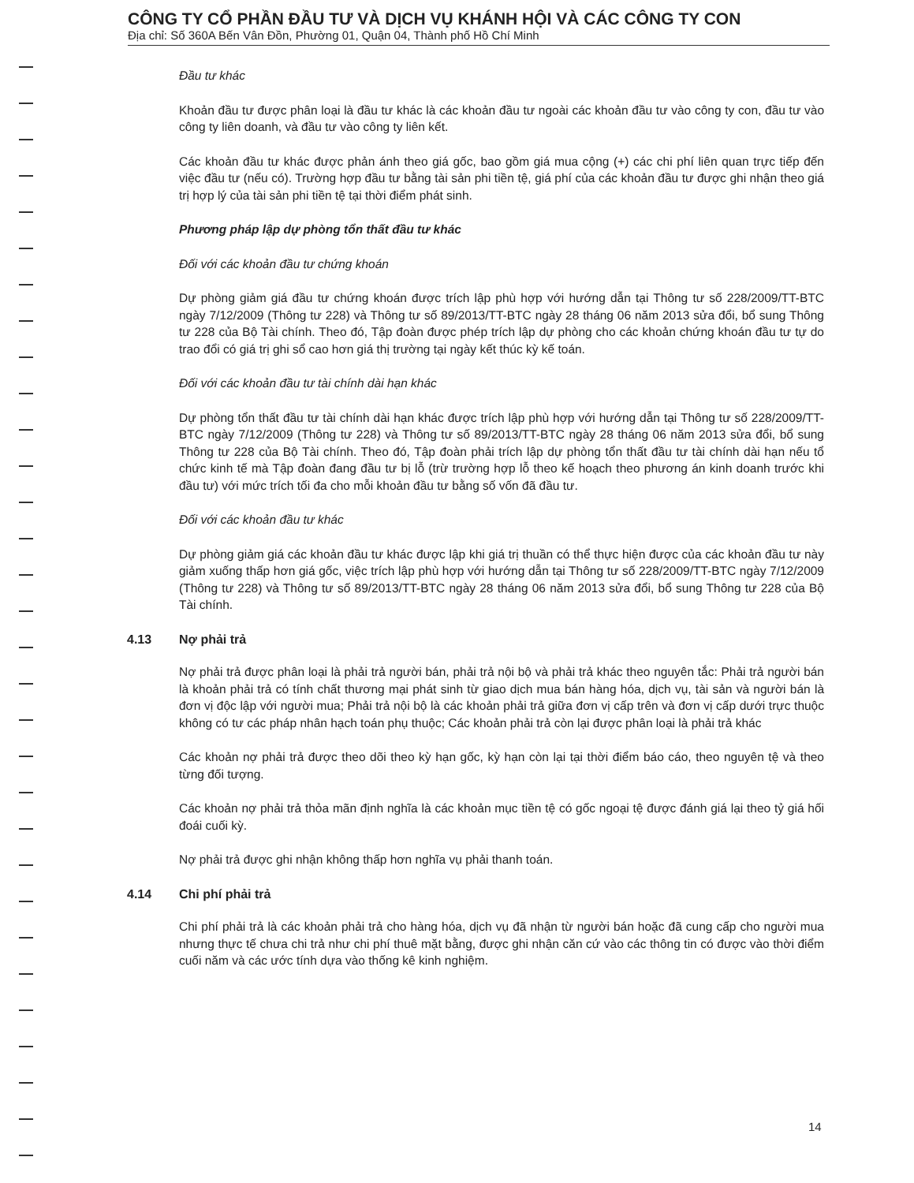CÔNG TY CỔ PHẦN ĐẦU TƯ VÀ DỊCH VỤ KHÁNH HỘI VÀ CÁC CÔNG TY CON
Địa chỉ: Số 360A Bến Vân Đồn, Phường 01, Quận 04, Thành phố Hồ Chí Minh
Đầu tư khác
Khoản đầu tư được phân loại là đầu tư khác là các khoản đầu tư ngoài các khoản đầu tư vào công ty con, đầu tư vào công ty liên doanh, và đầu tư vào công ty liên kết.
Các khoản đầu tư khác được phản ánh theo giá gốc, bao gồm giá mua cộng (+) các chi phí liên quan trực tiếp đến việc đầu tư (nếu có). Trường hợp đầu tư bằng tài sản phi tiền tệ, giá phí của các khoản đầu tư được ghi nhận theo giá trị hợp lý của tài sản phi tiền tệ tại thời điểm phát sinh.
Phương pháp lập dự phòng tổn thất đầu tư khác
Đối với các khoản đầu tư chứng khoán
Dự phòng giảm giá đầu tư chứng khoán được trích lập phù hợp với hướng dẫn tại Thông tư số 228/2009/TT-BTC ngày 7/12/2009 (Thông tư 228) và Thông tư số 89/2013/TT-BTC ngày 28 tháng 06 năm 2013 sửa đổi, bổ sung Thông tư 228 của Bộ Tài chính. Theo đó, Tập đoàn được phép trích lập dự phòng cho các khoản chứng khoán đầu tư tự do trao đổi có giá trị ghi sổ cao hơn giá thị trường tại ngày kết thúc kỳ kế toán.
Đối với các khoản đầu tư tài chính dài hạn khác
Dự phòng tổn thất đầu tư tài chính dài hạn khác được trích lập phù hợp với hướng dẫn tại Thông tư số 228/2009/TT-BTC ngày 7/12/2009 (Thông tư 228) và Thông tư số 89/2013/TT-BTC ngày 28 tháng 06 năm 2013 sửa đổi, bổ sung Thông tư 228 của Bộ Tài chính. Theo đó, Tập đoàn phải trích lập dự phòng tổn thất đầu tư tài chính dài hạn nếu tổ chức kinh tế mà Tập đoàn đang đầu tư bị lỗ (trừ trường hợp lỗ theo kế hoạch theo phương án kinh doanh trước khi đầu tư) với mức trích tối đa cho mỗi khoản đầu tư bằng số vốn đã đầu tư.
Đối với các khoản đầu tư khác
Dự phòng giảm giá các khoản đầu tư khác được lập khi giá trị thuần có thể thực hiện được của các khoản đầu tư này giảm xuống thấp hơn giá gốc, việc trích lập phù hợp với hướng dẫn tại Thông tư số 228/2009/TT-BTC ngày 7/12/2009 (Thông tư 228) và Thông tư số 89/2013/TT-BTC ngày 28 tháng 06 năm 2013 sửa đổi, bổ sung Thông tư 228 của Bộ Tài chính.
4.13 Nợ phải trả
Nợ phải trả được phân loại là phải trả người bán, phải trả nội bộ và phải trả khác theo nguyên tắc: Phải trả người bán là khoản phải trả có tính chất thương mại phát sinh từ giao dịch mua bán hàng hóa, dịch vụ, tài sản và người bán là đơn vị độc lập với người mua; Phải trả nội bộ là các khoản phải trả giữa đơn vị cấp trên và đơn vị cấp dưới trực thuộc không có tư các pháp nhân hạch toán phụ thuộc; Các khoản phải trả còn lại được phân loại là phải trả khác
Các khoản nợ phải trả được theo dõi theo kỳ hạn gốc, kỳ hạn còn lại tại thời điểm báo cáo, theo nguyên tệ và theo từng đối tượng.
Các khoản nợ phải trả thỏa mãn định nghĩa là các khoản mục tiền tệ có gốc ngoại tệ được đánh giá lại theo tỷ giá hối đoái cuối kỳ.
Nợ phải trả được ghi nhận không thấp hơn nghĩa vụ phải thanh toán.
4.14 Chi phí phải trả
Chi phí phải trả là các khoản phải trả cho hàng hóa, dịch vụ đã nhận từ người bán hoặc đã cung cấp cho người mua nhưng thực tế chưa chi trả như chi phí thuê mặt bằng, được ghi nhận căn cứ vào các thông tin có được vào thời điểm cuối năm và các ước tính dựa vào thống kê kinh nghiệm.
14